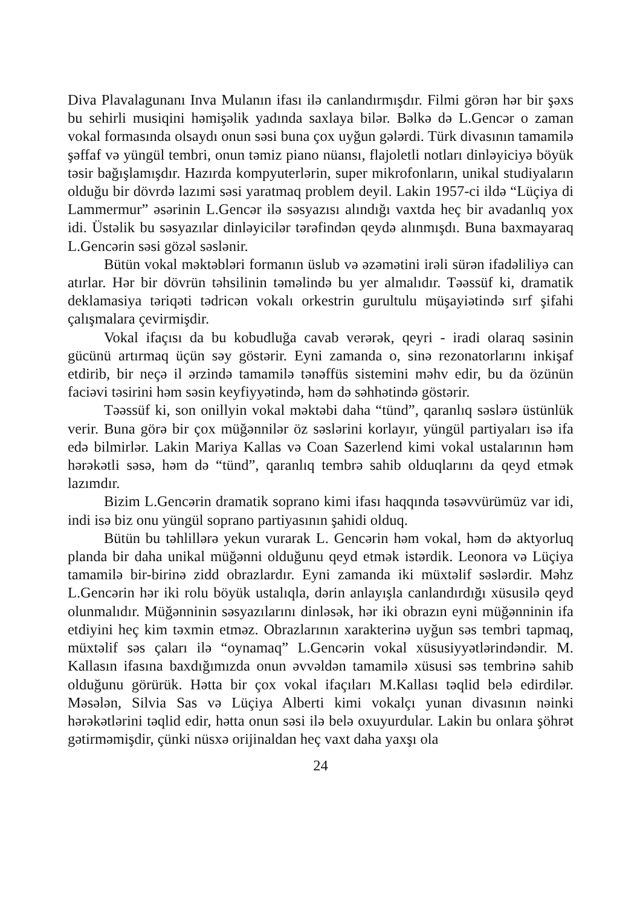Diva Plavalagunanı Inva Mulanın ifası ilə canlandırmışdır. Filmi görən hər bir şəxs bu sehirli musiqini həmişəlik yadında saxlaya bilər. Bəlkə də L.Gencər o zaman vokal formasında olsaydı onun səsi buna çox uyğun gələrdi. Türk divasının tamamilə şəffaf və yüngül tembri, onun təmiz piano nüansı, flajoletli notları dinləyiciyə böyük təsir bağışlamışdır. Hazırda kompyuterlərin, super mikrofonların, unikal studiyaların olduğu bir dövrdə lazımi səsi yaratmaq problem deyil. Lakin 1957-ci ildə “Lüçiya di Lammermur” əsərinin L.Gencər ilə səsyazısı alındığı vaxtda heç bir avadanlıq yox idi. Üstəlik bu səsyazılar dinləyicilər tərəfindən qeydə alınmışdı. Buna baxmayaraq L.Gencərin səsi gözəl səslənir.
Bütün vokal məktəbləri formanın üslub və əzəmətini irəli sürən ifadəliliyə can atırlar. Hər bir dövrün təhsilinin təməlində bu yer almalıdır. Təəssüf ki, dramatik deklamasiya təriqəti tədricən vokalı orkestrin gurultulu müşayiətində sırf şifahi çalışmalara çevirmişdir.
Vokal ifaçısı da bu kobudluğa cavab verərək, qeyri - iradi olaraq səsinin gücünü artırmaq üçün səy göstərir. Eyni zamanda o, sinə rezonatorlarını inkişaf etdirib, bir neçə il ərzində tamamilə tənəffüs sistemini məhv edir, bu da özünün faciəvi təsirini həm səsin keyfiyyətində, həm də səhhətində göstərir.
Təəssüf ki, son onillyin vokal məktəbi daha “tünd”, qaranlıq səslərə üstünlük verir. Buna görə bir çox müğənnilər öz səslərini korlayır, yüngül partiyaları isə ifa edə bilmirlər. Lakin Mariya Kallas və Coan Sazerlend kimi vokal ustalarının həm hərəkətli səsə, həm də “tünd”, qaranlıq tembrə sahib olduqlarını da qeyd etmək lazımdır.
Bizim L.Gencərin dramatik soprano kimi ifası haqqında təsəvvürümüz var idi, indi isə biz onu yüngül soprano partiyasının şahidi olduq.
Bütün bu təhlillərə yekun vurarak L. Gencərin həm vokal, həm də aktyorluq planda bir daha unikal müğənni olduğunu qeyd etmək istərdik. Leonora və Lüçiya tamamilə bir-birinə zidd obrazlardır. Eyni zamanda iki müxtəlif səslərdir. Məhz L.Gencərin hər iki rolu böyük ustalıqla, dərin anlayışla canlandırdığı xüsusilə qeyd olunmalıdır. Müğənninin səsyazılarını dinləsək, hər iki obrazın eyni müğənninin ifa etdiyini heç kim təxmin etməz. Obrazlarının xarakterinə uyğun səs tembri tapmaq, müxtəlif səs çaları ilə “oynamaq” L.Gencərin vokal xüsusiyyətlərindəndir. M. Kallasın ifasına baxdığımızda onun əvvəldən tamamilə xüsusi səs tembrinə sahib olduğunu görürük. Hətta bir çox vokal ifaçıları M.Kallası təqlid belə edirdilər. Məsələn, Silvia Sas və Lüçiya Alberti kimi vokalçı yunan divasının nəinki hərəkətlərini təqlid edir, hətta onun səsi ilə belə oxuyurdular. Lakin bu onlara şöhrət gətirməmişdir, çünki nüsxə orijinaldan heç vaxt daha yaxşı ola
24